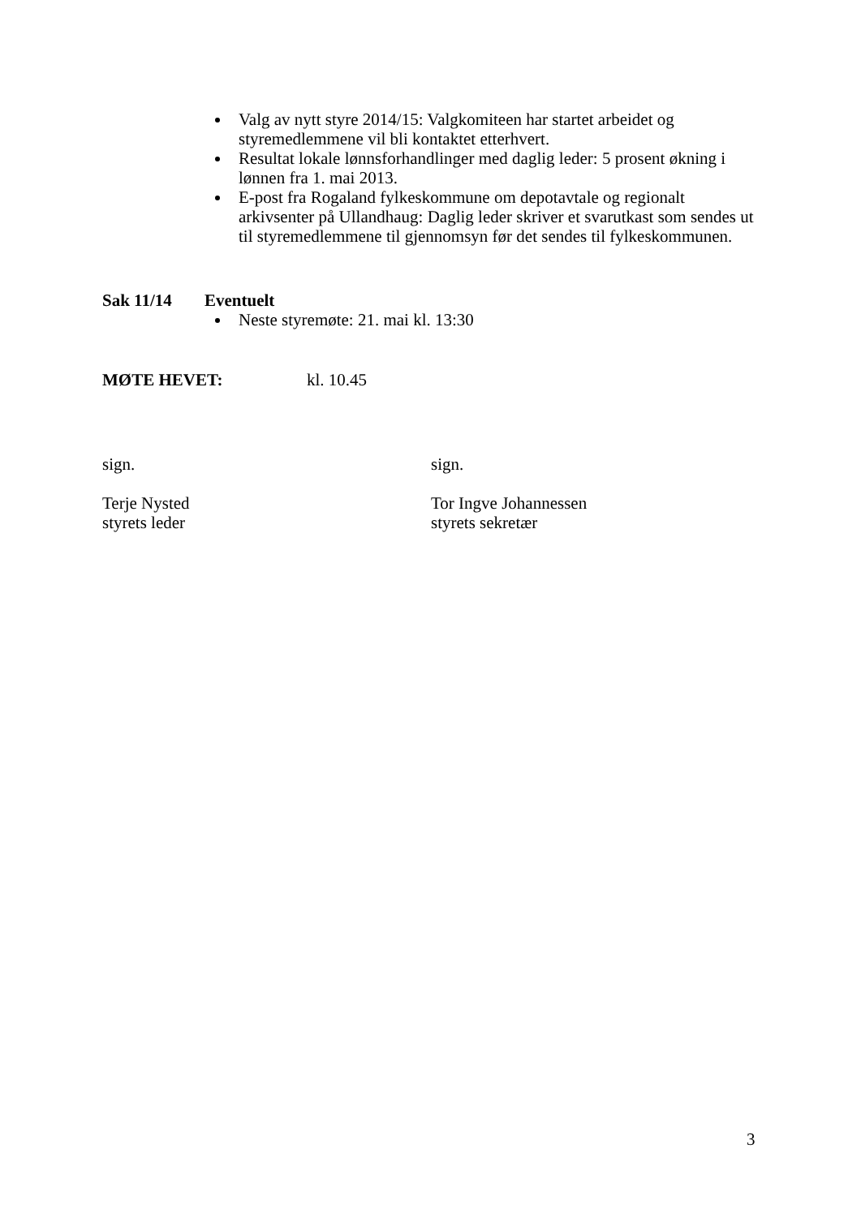Valg av nytt styre 2014/15: Valgkomiteen har startet arbeidet og styremedlemmene vil bli kontaktet etterhvert.
Resultat lokale lønnsforhandlinger med daglig leder: 5 prosent økning i lønnen fra 1. mai 2013.
E-post fra Rogaland fylkeskommune om depotavtale og regionalt arkivsenter på Ullandhaug: Daglig leder skriver et svarutkast som sendes ut til styremedlemmene til gjennomsyn før det sendes til fylkeskommunen.
Sak 11/14 Eventuelt
Neste styremøte: 21. mai kl. 13:30
MØTE HEVET: kl. 10.45
sign.
Terje Nysted
styrets leder
sign.
Tor Ingve Johannessen
styrets sekretær
3